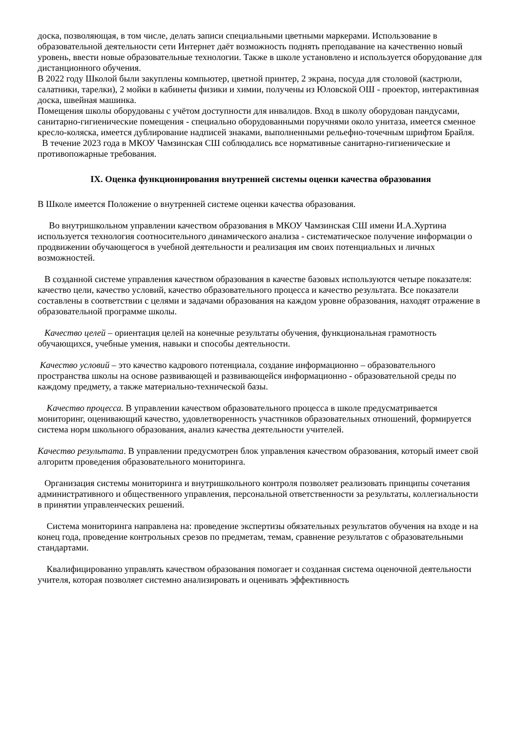доска, позволяющая, в том числе, делать записи специальными цветными маркерами. Использование в образовательной деятельности сети Интернет даёт возможность поднять преподавание на качественно новый уровень, ввести новые образовательные технологии. Также в школе установлено и используется оборудование для дистанционного обучения.
В 2022 году Школой были закуплены компьютер, цветной принтер, 2 экрана, посуда для столовой (кастрюли, салатники, тарелки), 2 мойки в кабинеты физики и химии, получены из Юловской ОШ - проектор, интерактивная доска, швейная машинка.
Помещения школы оборудованы с учётом доступности для инвалидов. Вход в школу оборудован пандусами, санитарно-гигиенические помещения - специально оборудованными поручнями около унитаза, имеется сменное кресло-коляска, имеется дублирование надписей знаками, выполненными рельефно-точечным шрифтом Брайля.
В течение 2023 года в МКОУ Чамзинская СШ соблюдались все нормативные санитарно-гигиенические и противопожарные требования.
IX. Оценка функционирования внутренней системы оценки качества образования
В Школе имеется Положение о внутренней системе оценки качества образования.
Во внутришкольном управлении качеством образования в МКОУ Чамзинская СШ имени И.А.Хуртина используется технология соотносительного динамического анализа - систематическое получение информации о продвижении обучающегося в учебной деятельности и реализация им своих потенциальных и личных возможностей.
В созданной системе управления качеством образования в качестве базовых используются четыре показателя: качество цели, качество условий, качество образовательного процесса и качество результата. Все показатели составлены в соответствии с целями и задачами образования на каждом уровне образования, находят отражение в образовательной программе школы.
Качество целей – ориентация целей на конечные результаты обучения, функциональная грамотность обучающихся, учебные умения, навыки и способы деятельности.
Качество условий – это качество кадрового потенциала, создание информационно – образовательного пространства школы на основе развивающей и развивающейся информационно - образовательной среды по каждому предмету, а также материально-технической базы.
Качество процесса. В управлении качеством образовательного процесса в школе предусматривается мониторинг, оценивающий качество, удовлетворенность участников образовательных отношений, формируется система норм школьного образования, анализ качества деятельности учителей.
Качество результата. В управлении предусмотрен блок управления качеством образования, который имеет свой алгоритм проведения образовательного мониторинга.
Организация системы мониторинга и внутришкольного контроля позволяет реализовать принципы сочетания административного и общественного управления, персональной ответственности за результаты, коллегиальности в принятии управленческих решений.
Система мониторинга направлена на: проведение экспертизы обязательных результатов обучения на входе и на конец года, проведение контрольных срезов по предметам, темам, сравнение результатов с образовательными стандартами.
Квалифицированно управлять качеством образования помогает и созданная система оценочной деятельности учителя, которая позволяет системно анализировать и оценивать эффективность